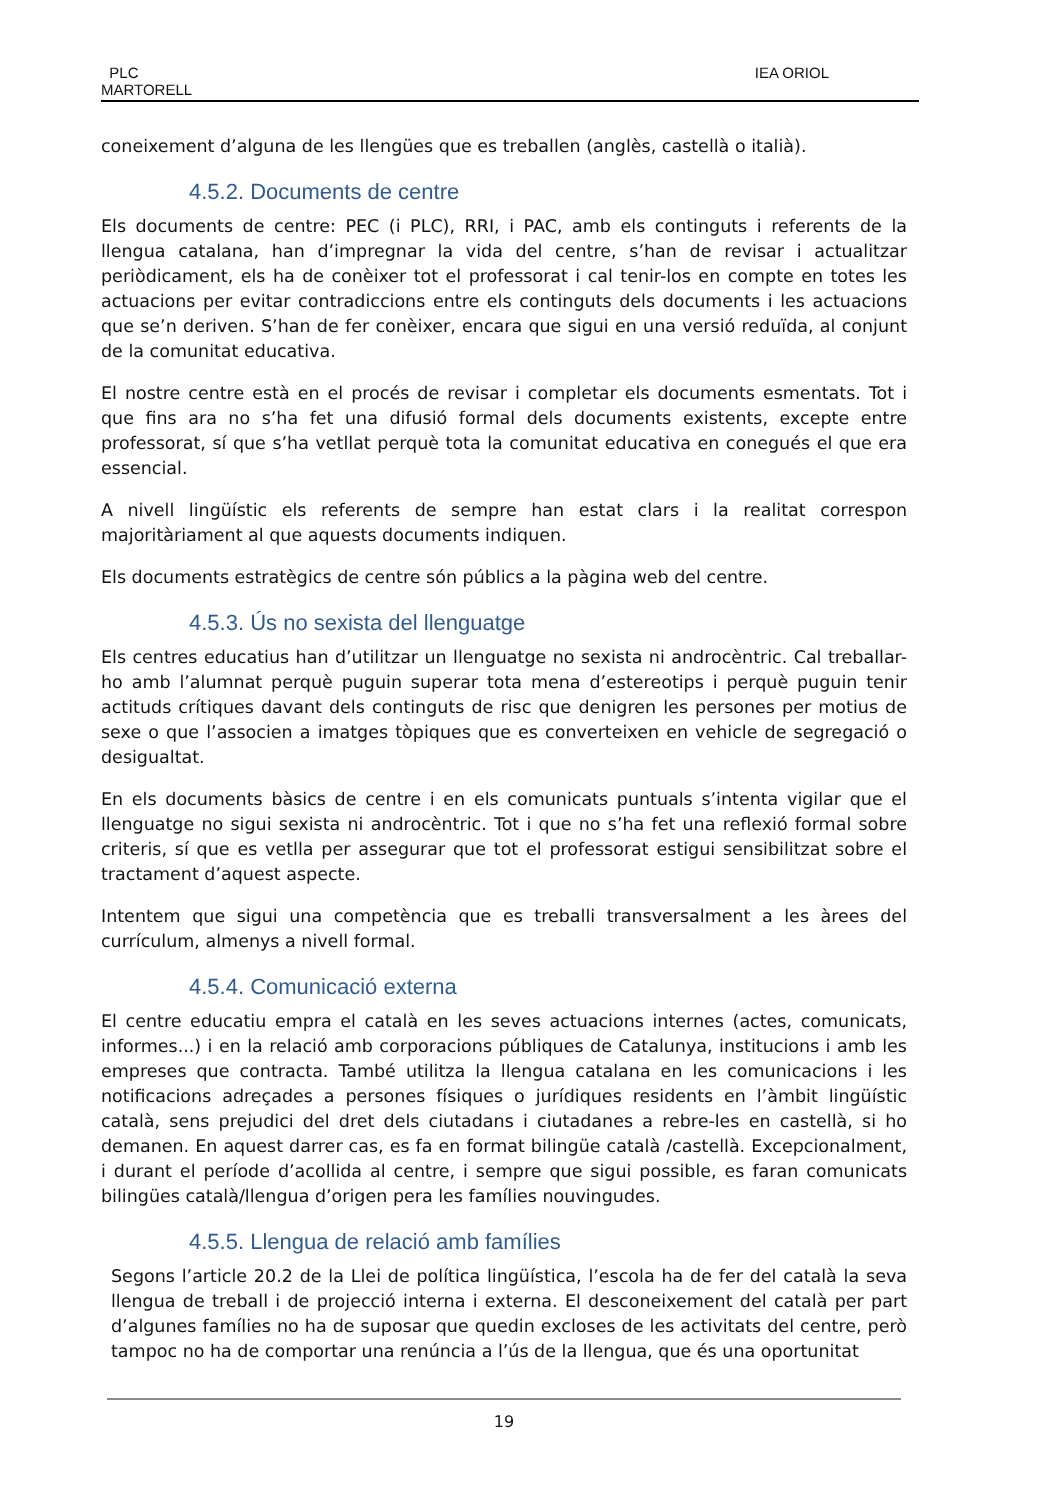PLC
MARTORELL
IEA ORIOL
coneixement d’alguna de les llengües que es treballen (anglès, castellà o italià).
4.5.2. Documents de centre
Els documents de centre: PEC (i PLC), RRI, i PAC, amb els continguts i referents de la llengua catalana, han d’impregnar la vida del centre, s’han de revisar i actualitzar periòdicament, els ha de conèixer tot el professorat i cal tenir-los en compte en totes les actuacions per evitar contradiccions entre els continguts dels documents i les actuacions que se’n deriven. S’han de fer conèixer, encara que sigui en una versió reduïda, al conjunt de la comunitat educativa.
El nostre centre està en el procés de revisar i completar els documents esmentats. Tot i que fins ara no s’ha fet una difusió formal dels documents existents, excepte entre professorat, sí que s’ha vetllat perquè tota la comunitat educativa en conegués el que era essencial.
A nivell lingüístic els referents de sempre han estat clars i la realitat correspon majoritàriament al que aquests documents indiquen.
Els documents estratègics de centre són públics a la pàgina web del centre.
4.5.3. Ús no sexista del llenguatge
Els centres educatius han d’utilitzar un llenguatge no sexista ni androcèntric. Cal treballar-ho amb l’alumnat perquè puguin superar tota mena d’estereotips i perquè puguin tenir actituds crítiques davant dels continguts de risc que denigren les persones per motius de sexe o que l’associen a imatges tòpiques que es converteixen en vehicle de segregació o desigualtat.
En els documents bàsics de centre i en els comunicats puntuals s’intenta vigilar que el llenguatge no sigui sexista ni androcèntric. Tot i que no s’ha fet una reflexió formal sobre criteris, sí que es vetlla per assegurar que tot el professorat estigui sensibilitzat sobre el tractament d’aquest aspecte.
Intentem que sigui una competència que es treballi transversalment a les àrees del currículum, almenys a nivell formal.
4.5.4. Comunicació externa
El centre educatiu empra el català en les seves actuacions internes (actes, comunicats, informes...) i en la relació amb corporacions públiques de Catalunya, institucions i amb les empreses que contracta. També utilitza la llengua catalana en les comunicacions i les notificacions adreçades a persones físiques o jurídiques residents en l’àmbit lingüístic català, sens prejudici del dret dels ciutadans i ciutadanes a rebre-les en castellà, si ho demanen. En aquest darrer cas, es fa en format bilingüe català /castellà. Excepcionalment, i durant el període d’acollida al centre, i sempre que sigui possible, es faran comunicats bilingües català/llengua d’origen pera les famílies nouvingudes.
4.5.5. Llengua de relació amb famílies
Segons l’article 20.2 de la Llei de política lingüística, l’escola ha de fer del català la seva llengua de treball i de projecció interna i externa. El desconeixement del català per part d’algunes famílies no ha de suposar que quedin excloses de les activitats del centre, però tampoc no ha de comportar una renúncia a l’ús de la llengua, que és una oportunitat
19